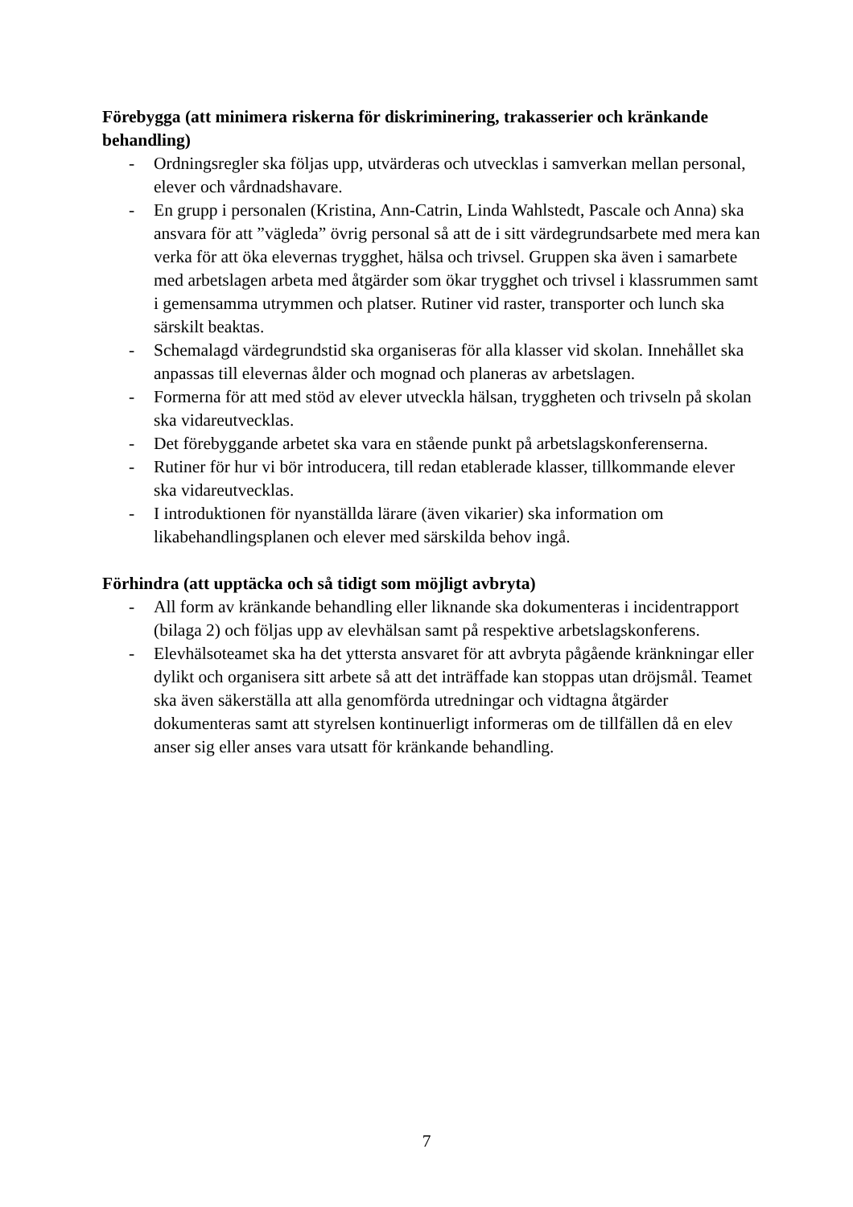Förebygga (att minimera riskerna för diskriminering, trakasserier och kränkande behandling)
- Ordningsregler ska följas upp, utvärderas och utvecklas i samverkan mellan personal, elever och vårdnadshavare.
- En grupp i personalen (Kristina, Ann-Catrin, Linda Wahlstedt, Pascale och Anna) ska ansvara för att ”vägleda” övrig personal så att de i sitt värdegrundsarbete med mera kan verka för att öka elevernas trygghet, hälsa och trivsel. Gruppen ska även i samarbete med arbetslagen arbeta med åtgärder som ökar trygghet och trivsel i klassrummen samt i gemensamma utrymmen och platser. Rutiner vid raster, transporter och lunch ska särskilt beaktas.
- Schemalagd värdegrundstid ska organiseras för alla klasser vid skolan. Innehållet ska anpassas till elevernas ålder och mognad och planeras av arbetslagen.
- Formerna för att med stöd av elever utveckla hälsan, tryggheten och trivseln på skolan ska vidareutvecklas.
- Det förebyggande arbetet ska vara en stående punkt på arbetslagskonferenserna.
- Rutiner för hur vi bör introducera, till redan etablerade klasser, tillkommande elever ska vidareutvecklas.
- I introduktionen för nyanställda lärare (även vikarier) ska information om likabehandlingsplanen och elever med särskilda behov ingå.
Förhindra (att upptäcka och så tidigt som möjligt avbryta)
- All form av kränkande behandling eller liknande ska dokumenteras i incidentrapport (bilaga 2) och följas upp av elevhälsan samt på respektive arbetslagskonferens.
- Elevhälsoteamet ska ha det yttersta ansvaret för att avbryta pågående kränkningar eller dylikt och organisera sitt arbete så att det inträffade kan stoppas utan dröjsmål. Teamet ska även säkerställa att alla genomförda utredningar och vidtagna åtgärder dokumenteras samt att styrelsen kontinuerligt informeras om de tillfällen då en elev anser sig eller anses vara utsatt för kränkande behandling.
7